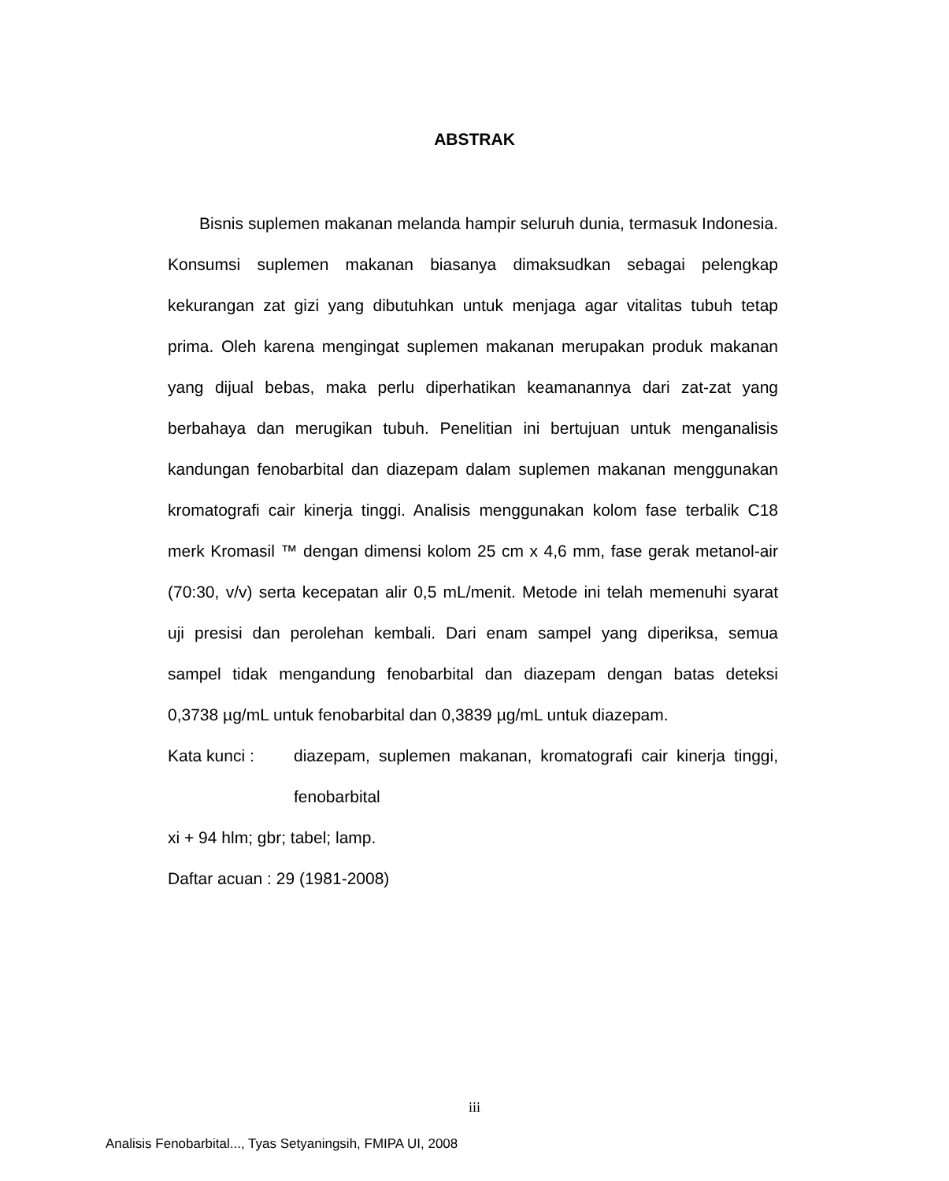ABSTRAK
Bisnis suplemen makanan melanda hampir seluruh dunia, termasuk Indonesia. Konsumsi suplemen makanan biasanya dimaksudkan sebagai pelengkap kekurangan zat gizi yang dibutuhkan untuk menjaga agar vitalitas tubuh tetap prima. Oleh karena mengingat suplemen makanan merupakan produk makanan yang dijual bebas, maka perlu diperhatikan keamanannya dari zat-zat yang berbahaya dan merugikan tubuh. Penelitian ini bertujuan untuk menganalisis kandungan fenobarbital dan diazepam dalam suplemen makanan menggunakan kromatografi cair kinerja tinggi. Analisis menggunakan kolom fase terbalik C18 merk Kromasil ™ dengan dimensi kolom 25 cm x 4,6 mm, fase gerak metanol-air (70:30, v/v) serta kecepatan alir 0,5 mL/menit. Metode ini telah memenuhi syarat uji presisi dan perolehan kembali. Dari enam sampel yang diperiksa, semua sampel tidak mengandung fenobarbital dan diazepam dengan batas deteksi 0,3738 µg/mL untuk fenobarbital dan 0,3839 µg/mL untuk diazepam.
Kata kunci : diazepam, suplemen makanan, kromatografi cair kinerja tinggi, fenobarbital
xi + 94 hlm; gbr; tabel; lamp.
Daftar acuan : 29 (1981-2008)
iii
Analisis Fenobarbital..., Tyas Setyaningsih, FMIPA UI, 2008